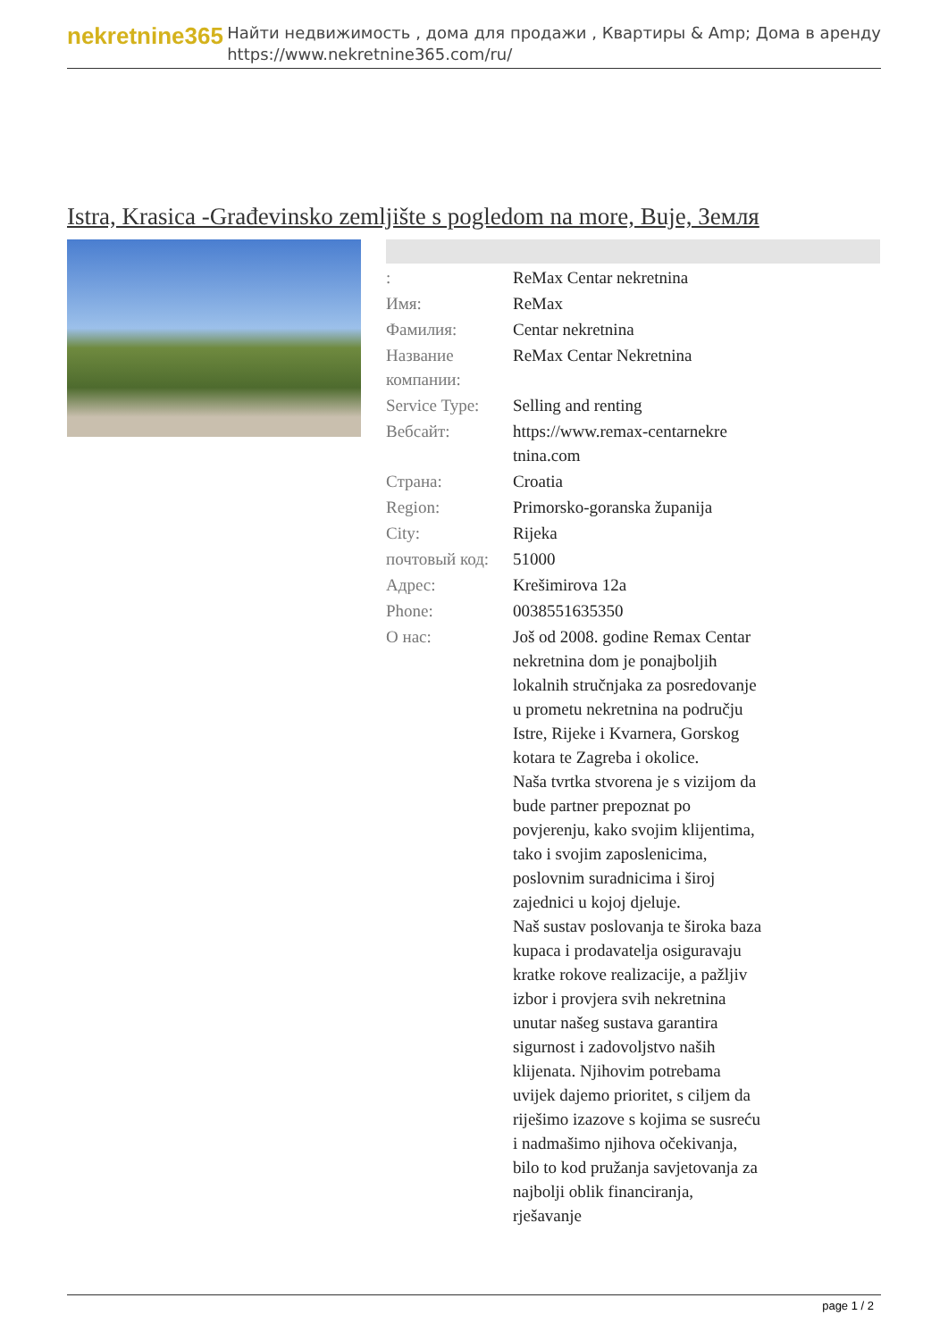nekretnine365
Найти недвижимость , дома для продажи , Квартиры & Amp; Дома в аренду
https://www.nekretnine365.com/ru/
Istra, Krasica -Građevinsko zemljište s pogledom na more, Buje, Земля
| : | ReMax Centar nekretnina |
| Имя: | ReMax |
| Фамилия: | Centar nekretnina |
| Название компании: | ReMax Centar Nekretnina |
| Service Type: | Selling and renting |
| Вебсайт: | https://www.remax-centarnekre tnina.com |
| Страна: | Croatia |
| Region: | Primorsko-goranska županija |
| City: | Rijeka |
| почтовый код: | 51000 |
| Адрес: | Krešimirova 12a |
| Phone: | 0038551635350 |
| О нас: | Još od 2008. godine Remax Centar nekretnina dom je ponajboljih lokalnih stručnjaka za posredovanje u prometu nekretnina na području Istre, Rijeke i Kvarnera, Gorskog kotara te Zagreba i okolice. Naša tvrtka stvorena je s vizijom da bude partner prepoznat po povjerenju, kako svojim klijentima, tako i svojim zaposlenicima, poslovnim suradnicima i široj zajednici u kojoj djeluje. Naš sustav poslovanja te široka baza kupaca i prodavatelja osiguravaju kratke rokove realizacije, a pažljiv izbor i provjera svih nekretnina unutar našeg sustava garantira sigurnost i zadovoljstvo naših klijenata. Njihovim potrebama uvijek dajemo prioritet, s ciljem da riješimo izazove s kojima se susreću i nadmašimo njihova očekivanja, bilo to kod pružanja savjetovanja za najbolji oblik financiranja, rješavanje |
page 1 / 2